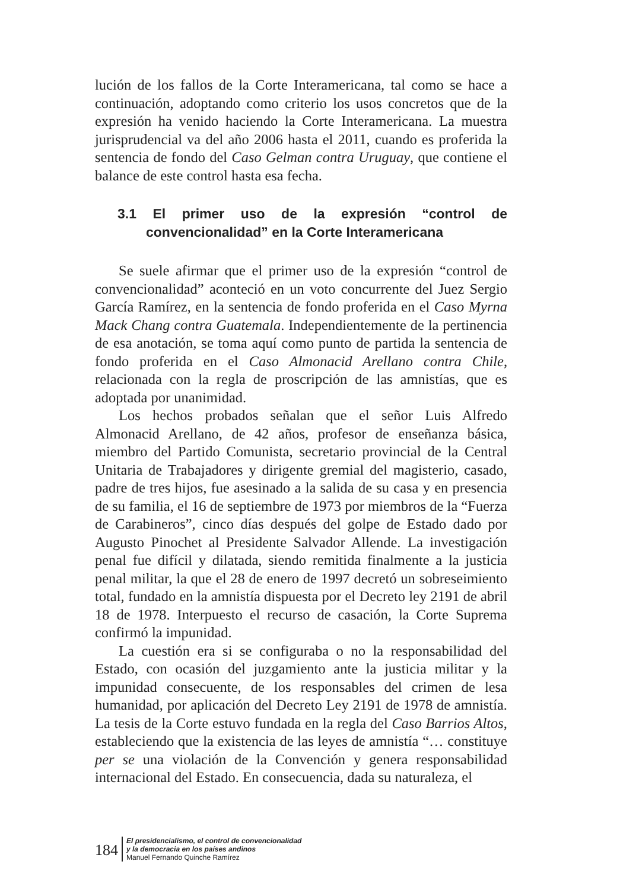lución de los fallos de la Corte Interamericana, tal como se hace a continuación, adoptando como criterio los usos concretos que de la expresión ha venido haciendo la Corte Interamericana. La muestra jurisprudencial va del año 2006 hasta el 2011, cuando es proferida la sentencia de fondo del Caso Gelman contra Uruguay, que contiene el balance de este control hasta esa fecha.
3.1 El primer uso de la expresión “control de convencionalidad” en la Corte Interamericana
Se suele afirmar que el primer uso de la expresión “control de convencionalidad” aconteció en un voto concurrente del Juez Sergio García Ramírez, en la sentencia de fondo proferida en el Caso Myrna Mack Chang contra Guatemala. Independientemente de la pertinencia de esa anotación, se toma aquí como punto de partida la sentencia de fondo proferida en el Caso Almonacid Arellano contra Chile, relacionada con la regla de proscripción de las amnistías, que es adoptada por unanimidad.
Los hechos probados señalan que el señor Luis Alfredo Almonacid Arellano, de 42 años, profesor de enseñanza básica, miembro del Partido Comunista, secretario provincial de la Central Unitaria de Trabajadores y dirigente gremial del magisterio, casado, padre de tres hijos, fue asesinado a la salida de su casa y en presencia de su familia, el 16 de septiembre de 1973 por miembros de la “Fuerza de Carabineros”, cinco días después del golpe de Estado dado por Augusto Pinochet al Presidente Salvador Allende. La investigación penal fue difícil y dilatada, siendo remitida finalmente a la justicia penal militar, la que el 28 de enero de 1997 decretó un sobreseimiento total, fundado en la amnistía dispuesta por el Decreto ley 2191 de abril 18 de 1978. Interpuesto el recurso de casación, la Corte Suprema confirmó la impunidad.
La cuestión era si se configuraba o no la responsabilidad del Estado, con ocasión del juzgamiento ante la justicia militar y la impunidad consecuente, de los responsables del crimen de lesa humanidad, por aplicación del Decreto Ley 2191 de 1978 de amnistía. La tesis de la Corte estuvo fundada en la regla del Caso Barrios Altos, estableciendo que la existencia de las leyes de amnistía “… constituye per se una violación de la Convención y genera responsabilidad internacional del Estado. En consecuencia, dada su naturaleza, el
184
El presidencialismo, el control de convencionalidad
y la democracia en los países andinos
Manuel Fernando Quinche Ramírez